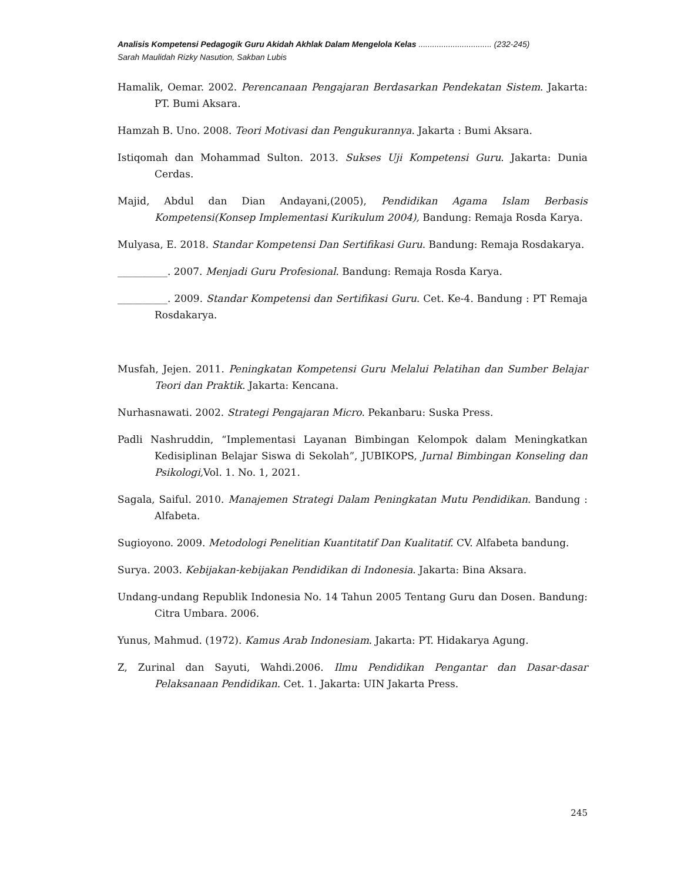Analisis Kompetensi Pedagogik Guru Akidah Akhlak Dalam Mengelola Kelas ................................ (232-245)
Sarah Maulidah Rizky Nasution, Sakban Lubis
Hamalik, Oemar. 2002. Perencanaan Pengajaran Berdasarkan Pendekatan Sistem. Jakarta: PT. Bumi Aksara.
Hamzah B. Uno. 2008. Teori Motivasi dan Pengukurannya. Jakarta : Bumi Aksara.
Istiqomah dan Mohammad Sulton. 2013. Sukses Uji Kompetensi Guru. Jakarta: Dunia Cerdas.
Majid, Abdul dan Dian Andayani,(2005), Pendidikan Agama Islam Berbasis Kompetensi(Konsep Implementasi Kurikulum 2004), Bandung: Remaja Rosda Karya.
Mulyasa, E. 2018. Standar Kompetensi Dan Sertifikasi Guru. Bandung: Remaja Rosdakarya.
__________. 2007. Menjadi Guru Profesional. Bandung: Remaja Rosda Karya.
__________. 2009. Standar Kompetensi dan Sertifikasi Guru. Cet. Ke-4. Bandung : PT Remaja Rosdakarya.
Musfah, Jejen. 2011. Peningkatan Kompetensi Guru Melalui Pelatihan dan Sumber Belajar Teori dan Praktik. Jakarta: Kencana.
Nurhasnawati. 2002. Strategi Pengajaran Micro. Pekanbaru: Suska Press.
Padli Nashruddin, “Implementasi Layanan Bimbingan Kelompok dalam Meningkatkan Kedisiplinan Belajar Siswa di Sekolah”, JUBIKOPS, Jurnal Bimbingan Konseling dan Psikologi, Vol. 1. No. 1, 2021.
Sagala, Saiful. 2010. Manajemen Strategi Dalam Peningkatan Mutu Pendidikan. Bandung : Alfabeta.
Sugioyono. 2009. Metodologi Penelitian Kuantitatif Dan Kualitatif. CV. Alfabeta bandung.
Surya. 2003. Kebijakan-kebijakan Pendidikan di Indonesia. Jakarta: Bina Aksara.
Undang-undang Republik Indonesia No. 14 Tahun 2005 Tentang Guru dan Dosen. Bandung: Citra Umbara. 2006.
Yunus, Mahmud. (1972). Kamus Arab Indonesiam. Jakarta: PT. Hidakarya Agung.
Z, Zurinal dan Sayuti, Wahdi.2006. Ilmu Pendidikan Pengantar dan Dasar-dasar Pelaksanaan Pendidikan. Cet. 1. Jakarta: UIN Jakarta Press.
245